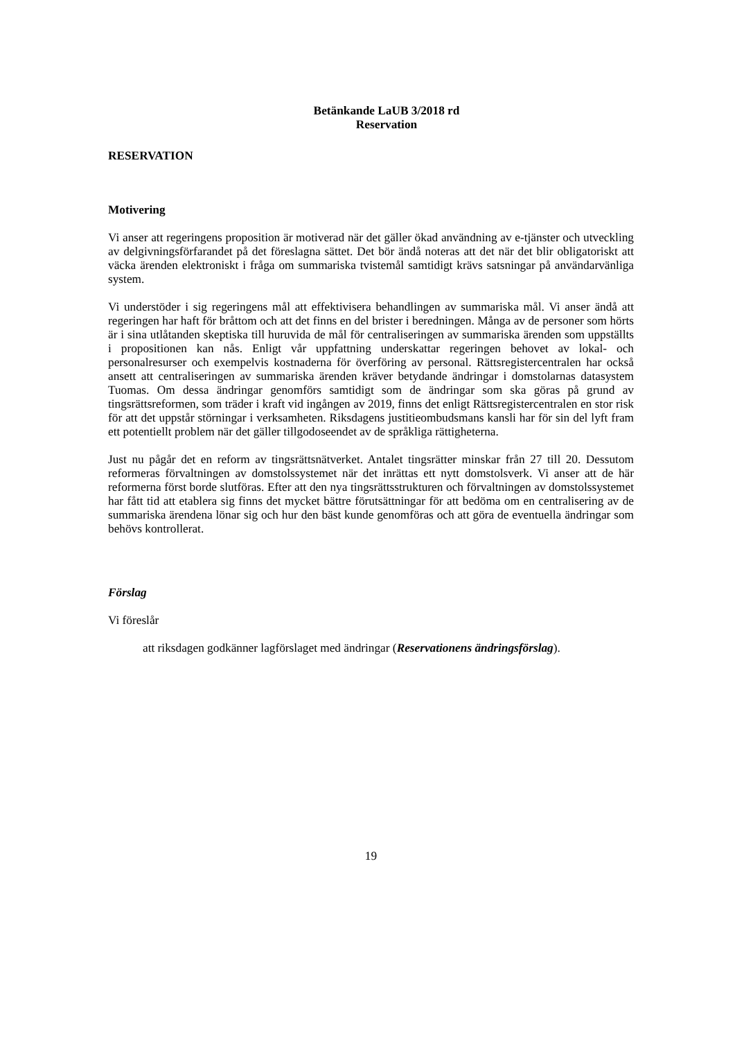Betänkande LaUB 3/2018 rd
Reservation
RESERVATION
Motivering
Vi anser att regeringens proposition är motiverad när det gäller ökad användning av e-tjänster och utveckling av delgivningsförfarandet på det föreslagna sättet. Det bör ändå noteras att det när det blir obligatoriskt att väcka ärenden elektroniskt i fråga om summariska tvistemål samtidigt krävs satsningar på användarvänliga system.
Vi understöder i sig regeringens mål att effektivisera behandlingen av summariska mål. Vi anser ändå att regeringen har haft för bråttom och att det finns en del brister i beredningen. Många av de personer som hörts är i sina utlåtanden skeptiska till huruvida de mål för centraliseringen av summariska ärenden som uppställts i propositionen kan nås. Enligt vår uppfattning underskattar regeringen behovet av lokal- och personalresurser och exempelvis kostnaderna för överföring av personal. Rättsregistercentralen har också ansett att centraliseringen av summariska ärenden kräver betydande ändringar i domstolarnas datasystem Tuomas. Om dessa ändringar genomförs samtidigt som de ändringar som ska göras på grund av tingsrättsreformen, som träder i kraft vid ingången av 2019, finns det enligt Rättsregistercentralen en stor risk för att det uppstår störningar i verksamheten. Riksdagens justitieombudsmans kansli har för sin del lyft fram ett potentiellt problem när det gäller tillgodoseendet av de språkliga rättigheterna.
Just nu pågår det en reform av tingsrättsnätverket. Antalet tingsrätter minskar från 27 till 20. Dessutom reformeras förvaltningen av domstolssystemet när det inrättas ett nytt domstolsverk. Vi anser att de här reformerna först borde slutföras. Efter att den nya tingsrättsstrukturen och förvaltningen av domstolssystemet har fått tid att etablera sig finns det mycket bättre förutsättningar för att bedöma om en centralisering av de summariska ärendena lönar sig och hur den bäst kunde genomföras och att göra de eventuella ändringar som behövs kontrollerat.
Förslag
Vi föreslår
att riksdagen godkänner lagförslaget med ändringar (Reservationens ändringsförslag).
19